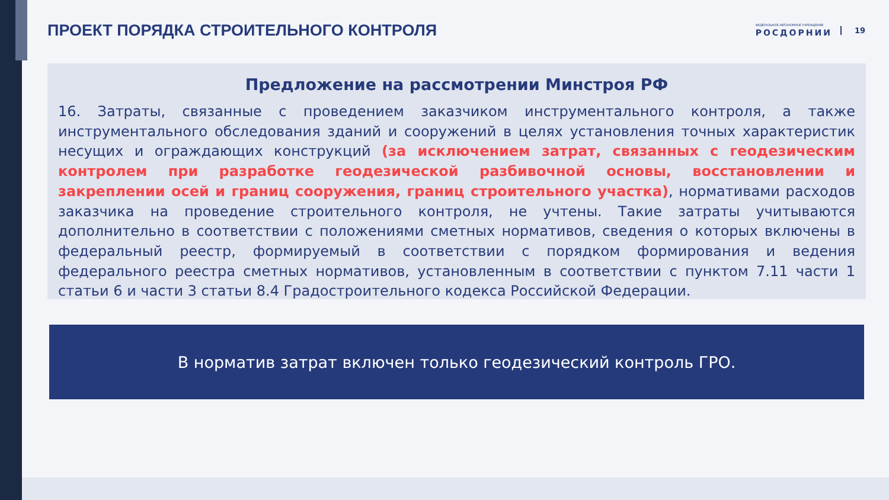ПРОЕКТ ПОРЯДКА СТРОИТЕЛЬНОГО КОНТРОЛЯ
ФЕДЕРАЛЬНОЕ АВТОНОМНОЕ УЧРЕЖДЕНИЕ
РОСДОРНИИ
19
Предложение на рассмотрении Минстроя РФ
16. Затраты, связанные с проведением заказчиком инструментального контроля, а также инструментального обследования зданий и сооружений в целях установления точных характеристик несущих и ограждающих конструкций (за исключением затрат, связанных с геодезическим контролем при разработке геодезической разбивочной основы, восстановлении и закреплении осей и границ сооружения, границ строительного участка), нормативами расходов заказчика на проведение строительного контроля, не учтены. Такие затраты учитываются дополнительно в соответствии с положениями сметных нормативов, сведения о которых включены в федеральный реестр, формируемый в соответствии с порядком формирования и ведения федерального реестра сметных нормативов, установленным в соответствии с пунктом 7.11 части 1 статьи 6 и части 3 статьи 8.4 Градостроительного кодекса Российской Федерации.
В норматив затрат включен только геодезический контроль ГРО.